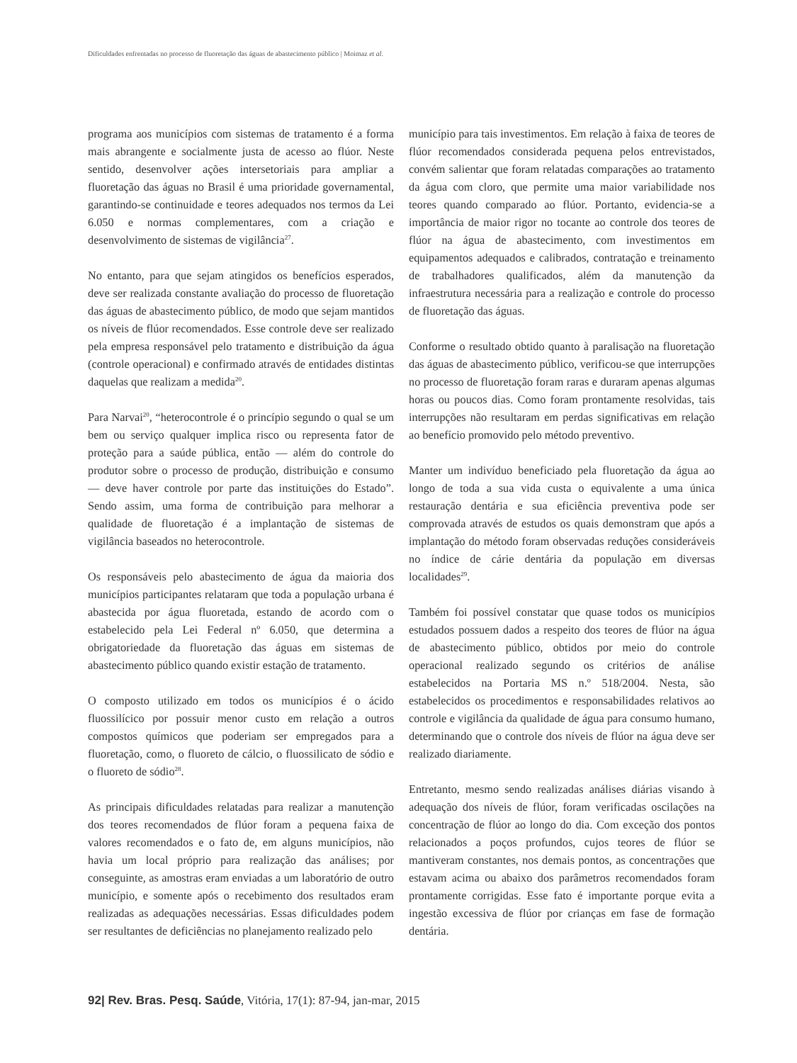Dificuldades enfrentadas no processo de fluoretação das águas de abastecimento público | Moimaz et al.
programa aos municípios com sistemas de tratamento é a forma mais abrangente e socialmente justa de acesso ao flúor. Neste sentido, desenvolver ações intersetoriais para ampliar a fluoretação das águas no Brasil é uma prioridade governamental, garantindo-se continuidade e teores adequados nos termos da Lei 6.050 e normas complementares, com a criação e desenvolvimento de sistemas de vigilância<sup>27</sup>.
No entanto, para que sejam atingidos os benefícios esperados, deve ser realizada constante avaliação do processo de fluoretação das águas de abastecimento público, de modo que sejam mantidos os níveis de flúor recomendados. Esse controle deve ser realizado pela empresa responsável pelo tratamento e distribuição da água (controle operacional) e confirmado através de entidades distintas daquelas que realizam a medida<sup>20</sup>.
Para Narvai<sup>20</sup>, “heterocontrole é o princípio segundo o qual se um bem ou serviço qualquer implica risco ou representa fator de proteção para a saúde pública, então — além do controle do produtor sobre o processo de produção, distribuição e consumo — deve haver controle por parte das instituições do Estado”. Sendo assim, uma forma de contribuição para melhorar a qualidade de fluoretação é a implantação de sistemas de vigilância baseados no heterocontrole.
Os responsáveis pelo abastecimento de água da maioria dos municípios participantes relataram que toda a população urbana é abastecida por água fluoretada, estando de acordo com o estabelecido pela Lei Federal nº 6.050, que determina a obrigatoriedade da fluoretação das águas em sistemas de abastecimento público quando existir estação de tratamento.
O composto utilizado em todos os municípios é o ácido fluossilícico por possuir menor custo em relação a outros compostos químicos que poderiam ser empregados para a fluoretação, como, o fluoreto de cálcio, o fluossilicato de sódio e o fluoreto de sódio<sup>28</sup>.
As principais dificuldades relatadas para realizar a manutenção dos teores recomendados de flúor foram a pequena faixa de valores recomendados e o fato de, em alguns municípios, não havia um local próprio para realização das análises; por conseguinte, as amostras eram enviadas a um laboratório de outro município, e somente após o recebimento dos resultados eram realizadas as adequações necessárias. Essas dificuldades podem ser resultantes de deficiências no planejamento realizado pelo
município para tais investimentos. Em relação à faixa de teores de flúor recomendados considerada pequena pelos entrevistados, convém salientar que foram relatadas comparações ao tratamento da água com cloro, que permite uma maior variabilidade nos teores quando comparado ao flúor. Portanto, evidencia-se a importância de maior rigor no tocante ao controle dos teores de flúor na água de abastecimento, com investimentos em equipamentos adequados e calibrados, contratação e treinamento de trabalhadores qualificados, além da manutenção da infraestrutura necessária para a realização e controle do processo de fluoretação das águas.
Conforme o resultado obtido quanto à paralisação na fluoretação das águas de abastecimento público, verificou-se que interrupções no processo de fluoretação foram raras e duraram apenas algumas horas ou poucos dias. Como foram prontamente resolvidas, tais interrupções não resultaram em perdas significativas em relação ao benefício promovido pelo método preventivo.
Manter um indivíduo beneficiado pela fluoretação da água ao longo de toda a sua vida custa o equivalente a uma única restauração dentária e sua eficiência preventiva pode ser comprovada através de estudos os quais demonstram que após a implantação do método foram observadas reduções consideráveis no índice de cárie dentária da população em diversas localidades<sup>29</sup>.
Também foi possível constatar que quase todos os municípios estudados possuem dados a respeito dos teores de flúor na água de abastecimento público, obtidos por meio do controle operacional realizado segundo os critérios de análise estabelecidos na Portaria MS n.º 518/2004. Nesta, são estabelecidos os procedimentos e responsabilidades relativos ao controle e vigilância da qualidade de água para consumo humano, determinando que o controle dos níveis de flúor na água deve ser realizado diariamente.
Entretanto, mesmo sendo realizadas análises diárias visando à adequação dos níveis de flúor, foram verificadas oscilações na concentração de flúor ao longo do dia. Com exceção dos pontos relacionados a poços profundos, cujos teores de flúor se mantiveram constantes, nos demais pontos, as concentrações que estavam acima ou abaixo dos parâmetros recomendados foram prontamente corrigidas. Esse fato é importante porque evita a ingestão excessiva de flúor por crianças em fase de formação dentária.
92| Rev. Bras. Pesq. Saúde, Vitória, 17(1): 87-94, jan-mar, 2015